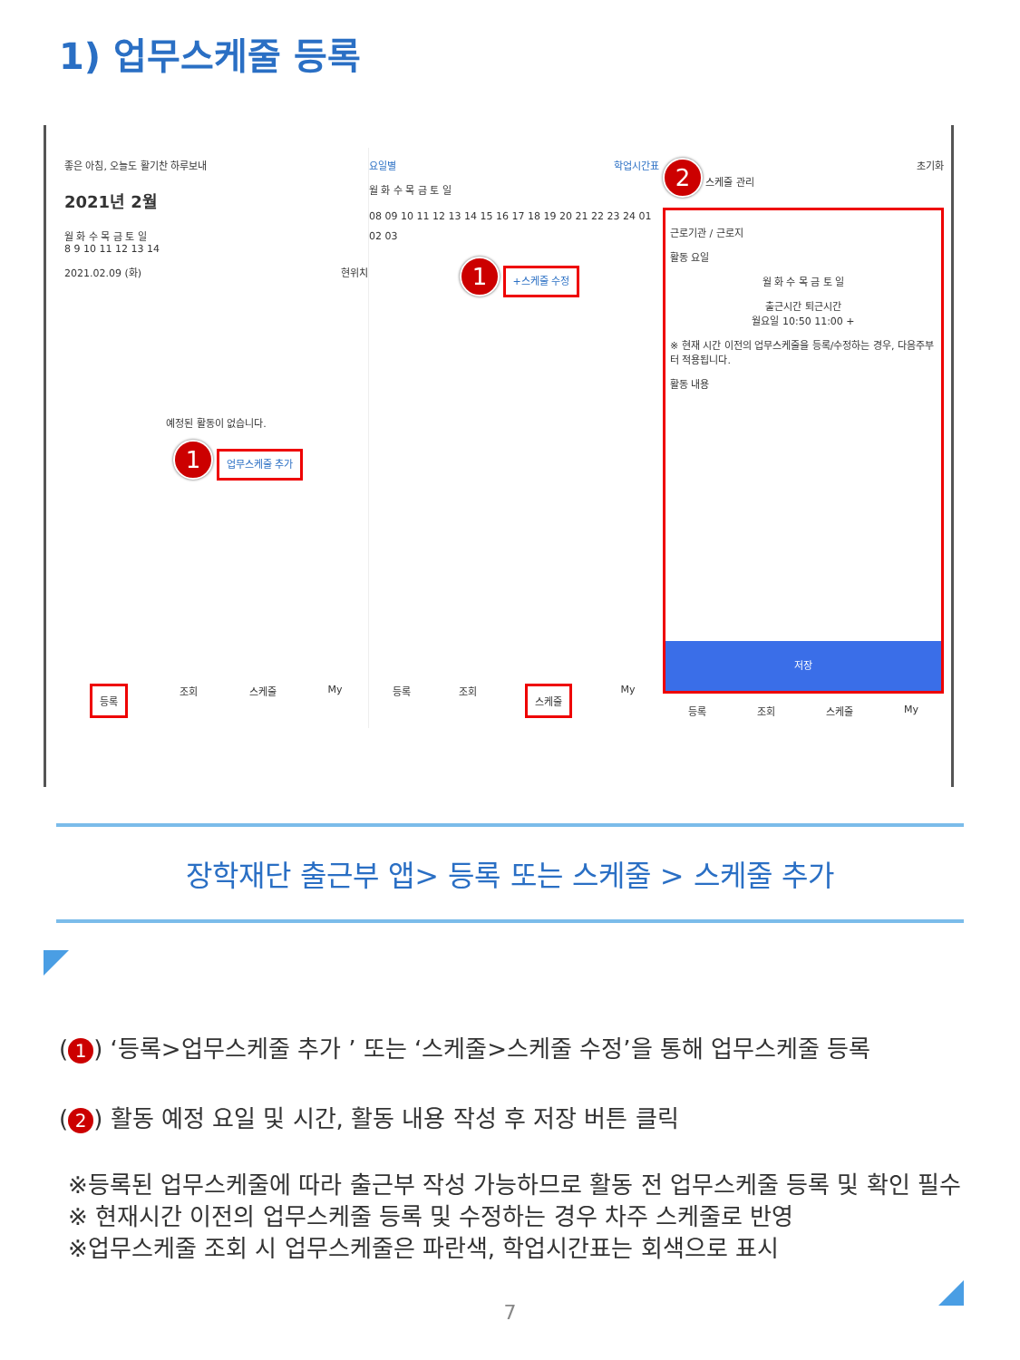1) 업무스케줄 등록
좋은 아침, 오늘도 활기찬 하루보내
2021년 2월
월 화 수 목 금 토 일
8 9 10 11 12 13 14
2021.02.09 (화) 현위치
예정된 활동이 없습니다.
1 업무스케줄 추가
등록 조회 스케줄 My
요일별 학업시간표
월 화 수 목 금 토 일
08 09 10 11 12 13 14 15 16 17 18 19 20 21 22 23 24 01 02 03
1 +스케줄 수정
등록 조회 스케줄 My
2 스케줄 관리 초기화
근로기관 / 근로지
활동 요일
월 화 수 목 금 토 일
출근시간 퇴근시간
월요일 10:50 11:00 +
※ 현재 시간 이전의 업무스케줄을 등록/수정하는 경우, 다음주부터 적용됩니다.
활동 내용
저장
등록 조회 스케줄 My
장학재단 출근부 앱> 등록 또는 스케줄 > 스케줄 추가
(1) ‘등록>업무스케줄 추가 ’ 또는 ‘스케줄>스케줄 수정’을 통해 업무스케줄 등록
(2) 활동 예정 요일 및 시간, 활동 내용 작성 후 저장 버튼 클릭
※등록된 업무스케줄에 따라 출근부 작성 가능하므로 활동 전 업무스케줄 등록 및 확인 필수
※ 현재시간 이전의 업무스케줄 등록 및 수정하는 경우 차주 스케줄로 반영
※업무스케줄 조회 시 업무스케줄은 파란색, 학업시간표는 회색으로 표시
7